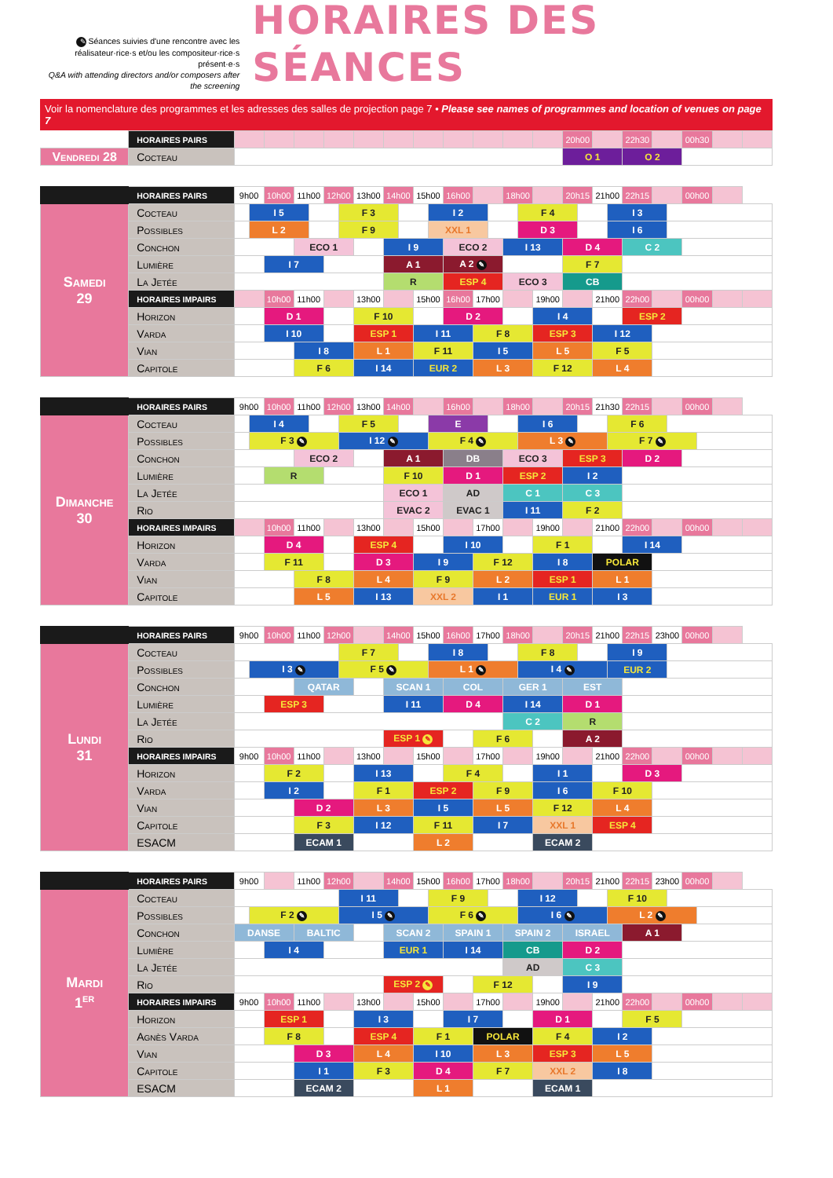✎ Séances suivies d'une rencontre avec les réalisateur·rice·s et/ou les compositeur·rice·s présent·e·s
Q&A with attending directors and/or composers after the screening
HORAIRES DES SÉANCES
Voir la nomenclature des programmes et les adresses des salles de projection page 7 • Please see names of programmes and location of venues on page 7
| | HORAIRES PAIRS | | | | | | | | | | | | | | | | | | | 20h00 | | | | 22h30 | | | 00h30 | | | |
| Vendredi 28 | Cocteau | | | | | | | | | | | | | | | | | | | O 1 | | | | O 2 | | | | | | |
| | HORAIRES PAIRS | 9h00 | | 10h00 | 11h00 | | 12h00 | | 13h00 | 14h00 | | 15h00 | | 16h00 | | | 18h00 | | | 20h15 | | 21h00 | | 22h15 | | | 00h00 | | | |
| Samedi 29 | Cocteau | | I 5 | | | | | F 3 | | | | | I 2 | | | | | F 4 | | | | | I 3 | | | | | | | |
| | Possibles | | L 2 | | | | | F 9 | | | | | XXL 1 | | | | | D 3 | | | | | I 6 | | | | | | | |
| | Conchon | | | | ECO 1 | | | | | I 9 | | | | ECO 2 | | | I 13 | | | D 4 | | | | C 2 | | | | | | |
| | Lumière | | | I 7 | | | | | | A 1 | | | | A 2 ✎ | | | | | | F 7 | | | | | | | | | | |
| | La Jetée | | | | | | | | | R | | | | ESP 4 | | | ECO 3 | | | CB | | | | | | | | | | |
| | HORAIRES IMPAIRS | | | 10h00 | 11h00 | | | | 13h00 | | | 15h00 | | 16h00 | 17h00 | | | | 19h00 | | | 21h00 | | 22h00 | | | 00h00 | | | |
| | Horizon | | | D 1 | | | | | F 10 | | | | | D 2 | | | | | I 4 | | | | | ESP 2 | | | | | | |
| | Varda | | | I 10 | | | | | ESP 1 | | | I 11 | | | F 8 | | | | ESP 3 | | | I 12 | | | | | | | | |
| | Vian | | | | I 8 | | | | L 1 | | | F 11 | | | I 5 | | | | L 5 | | | F 5 | | | | | | | | |
| | Capitole | | | | F 6 | | | | I 14 | | | EUR 2 | | | L 3 | | | | F 12 | | | L 4 | | | | | | | | |
| | HORAIRES PAIRS | 9h00 | | 10h00 | 11h00 | | 12h00 | | 13h00 | 14h00 | | | | 16h00 | | | 18h00 | | | 20h15 | | 21h30 | | 22h15 | | | 00h00 | | | |
| Dimanche 30 | Cocteau | | I 4 | | | | | F 5 | | | | | E | | | | | I 6 | | | | | F 6 | | | | | | | |
| | Possibles | | F 3 ✎ | | | | | I 12 ✎ | | | | | F 4 ✎ | | | | | L 3 ✎ | | | | | F 7 ✎ | | | | | | | |
| | Conchon | | | | ECO 2 | | | | | A 1 | | | | DB | | | ECO 3 | | | ESP 3 | | | | D 2 | | | | | | |
| | Lumière | | | R | | | | | | F 10 | | | | D 1 | | | ESP 2 | | | I 2 | | | | | | | | | | |
| | La Jetée | | | | | | | | | ECO 1 | | | | AD | | | C 1 | | | C 3 | | | | | | | | | | |
| | Rio | | | | | | | | | EVAC 2 | | | | EVAC 1 | | | I 11 | | | F 2 | | | | | | | | | | |
| | HORAIRES IMPAIRS | | | 10h00 | 11h00 | | | | 13h00 | | | 15h00 | | | 17h00 | | | | 19h00 | | | 21h00 | | 22h00 | | | 00h00 | | | |
| | Horizon | | | D 4 | | | | | ESP 4 | | | | | I 10 | | | | | F 1 | | | | | I 14 | | | | | | |
| | Varda | | | F 11 | | | | | D 3 | | | I 9 | | | F 12 | | | | I 8 | | | POLAR | | | | | | | | |
| | Vian | | | | F 8 | | | | L 4 | | | F 9 | | | L 2 | | | | ESP 1 | | | L 1 | | | | | | | | |
| | Capitole | | | | L 5 | | | | I 13 | | | XXL 2 | | | I 1 | | | | EUR 1 | | | I 3 | | | | | | | | |
| | HORAIRES PAIRS | 9h00 | | 10h00 | 11h00 | | 12h00 | | | 14h00 | | 15h00 | | 16h00 | 17h00 | | 18h00 | | | 20h15 | | 21h00 | | 22h15 | 23h00 | | 00h00 | | | |
| Lundi 31 | Cocteau | | | | | | | F 7 | | | | | I 8 | | | | | F 8 | | | | | I 9 | | | | | | | |
| | Possibles | | I 3 ✎ | | | | | F 5 ✎ | | | | | L 1 ✎ | | | | | I 4 ✎ | | | | | EUR 2 | | | | | | | |
| | Conchon | | | | QATAR | | | | | SCAN 1 | | | | COL | | | GER 1 | | | EST | | | | | | | | | | |
| | Lumière | | | ESP 3 | | | | | | I 11 | | | | D 4 | | | I 14 | | | D 1 | | | | | | | | | | |
| | La Jetée | | | | | | | | | | | | | | | | C 2 | | | R | | | | | | | | | | |
| | Rio | | | | | | | | | ESP 1 ✎ | | | | | F 6 | | | | | A 2 | | | | | | | | | | |
| | HORAIRES IMPAIRS | 9h00 | | 10h00 | 11h00 | | | | 13h00 | | | 15h00 | | | 17h00 | | | | 19h00 | | | 21h00 | | 22h00 | | | 00h00 | | | |
| | Horizon | | | F 2 | | | | | I 13 | | | | | F 4 | | | | | I 1 | | | | | D 3 | | | | | | |
| | Varda | | | I 2 | | | | | F 1 | | | ESP 2 | | | F 9 | | | | I 6 | | | F 10 | | | | | | | | |
| | Vian | | | | D 2 | | | | L 3 | | | I 5 | | | L 5 | | | | F 12 | | | L 4 | | | | | | | | |
| | Capitole | | | | F 3 | | | | I 12 | | | F 11 | | | I 7 | | | | XXL 1 | | | ESP 4 | | | | | | | | |
| | ESACM | | | | ECAM 1 | | | | | | | L 2 | | | | | | | ECAM 2 | | | | | | | | | | | |
| | HORAIRES PAIRS | 9h00 | | | 11h00 | | 12h00 | | | 14h00 | | 15h00 | | 16h00 | 17h00 | | 18h00 | | | 20h15 | | 21h00 | | 22h15 | 23h00 | | 00h00 | | | |
| Mardi 1<sup>er</sup> | Cocteau | | | | | | | I 11 | | | | | F 9 | | | | | I 12 | | | | | F 10 | | | | | | | |
| | Possibles | | F 2 ✎ | | | | | I 5 ✎ | | | | | F 6 ✎ | | | | | I 6 ✎ | | | | | L 2 ✎ | | | | | | | |
| | Conchon | DANSE | | | BALTIC | | | | | SCAN 2 | | | | SPAIN 1 | | | SPAIN 2 | | | ISRAEL | | | | A 1 | | | | | | |
| | Lumière | | | I 4 | | | | | | EUR 1 | | | | I 14 | | | CB | | | D 2 | | | | | | | | | | |
| | La Jetée | | | | | | | | | | | | | | | | AD | | | C 3 | | | | | | | | | | |
| | Rio | | | | | | | | | ESP 2 ✎ | | | | | F 12 | | | | | I 9 | | | | | | | | | | |
| | HORAIRES IMPAIRS | 9h00 | | 10h00 | 11h00 | | | | 13h00 | | | 15h00 | | | 17h00 | | | | 19h00 | | | 21h00 | | 22h00 | | | 00h00 | | | |
| | Horizon | | | ESP 1 | | | | | I 3 | | | | | I 7 | | | | | D 1 | | | | | F 5 | | | | | | |
| | Agnès Varda | | | F 8 | | | | | ESP 4 | | | F 1 | | | POLAR | | | | F 4 | | | I 2 | | | | | | | | |
| | Vian | | | | D 3 | | | | L 4 | | | I 10 | | | L 3 | | | | ESP 3 | | | L 5 | | | | | | | | |
| | Capitole | | | | I 1 | | | | F 3 | | | D 4 | | | F 7 | | | | XXL 2 | | | I 8 | | | | | | | | |
| | ESACM | | | | ECAM 2 | | | | | | | L 1 | | | | | | | ECAM 1 | | | | | | | | | | | |